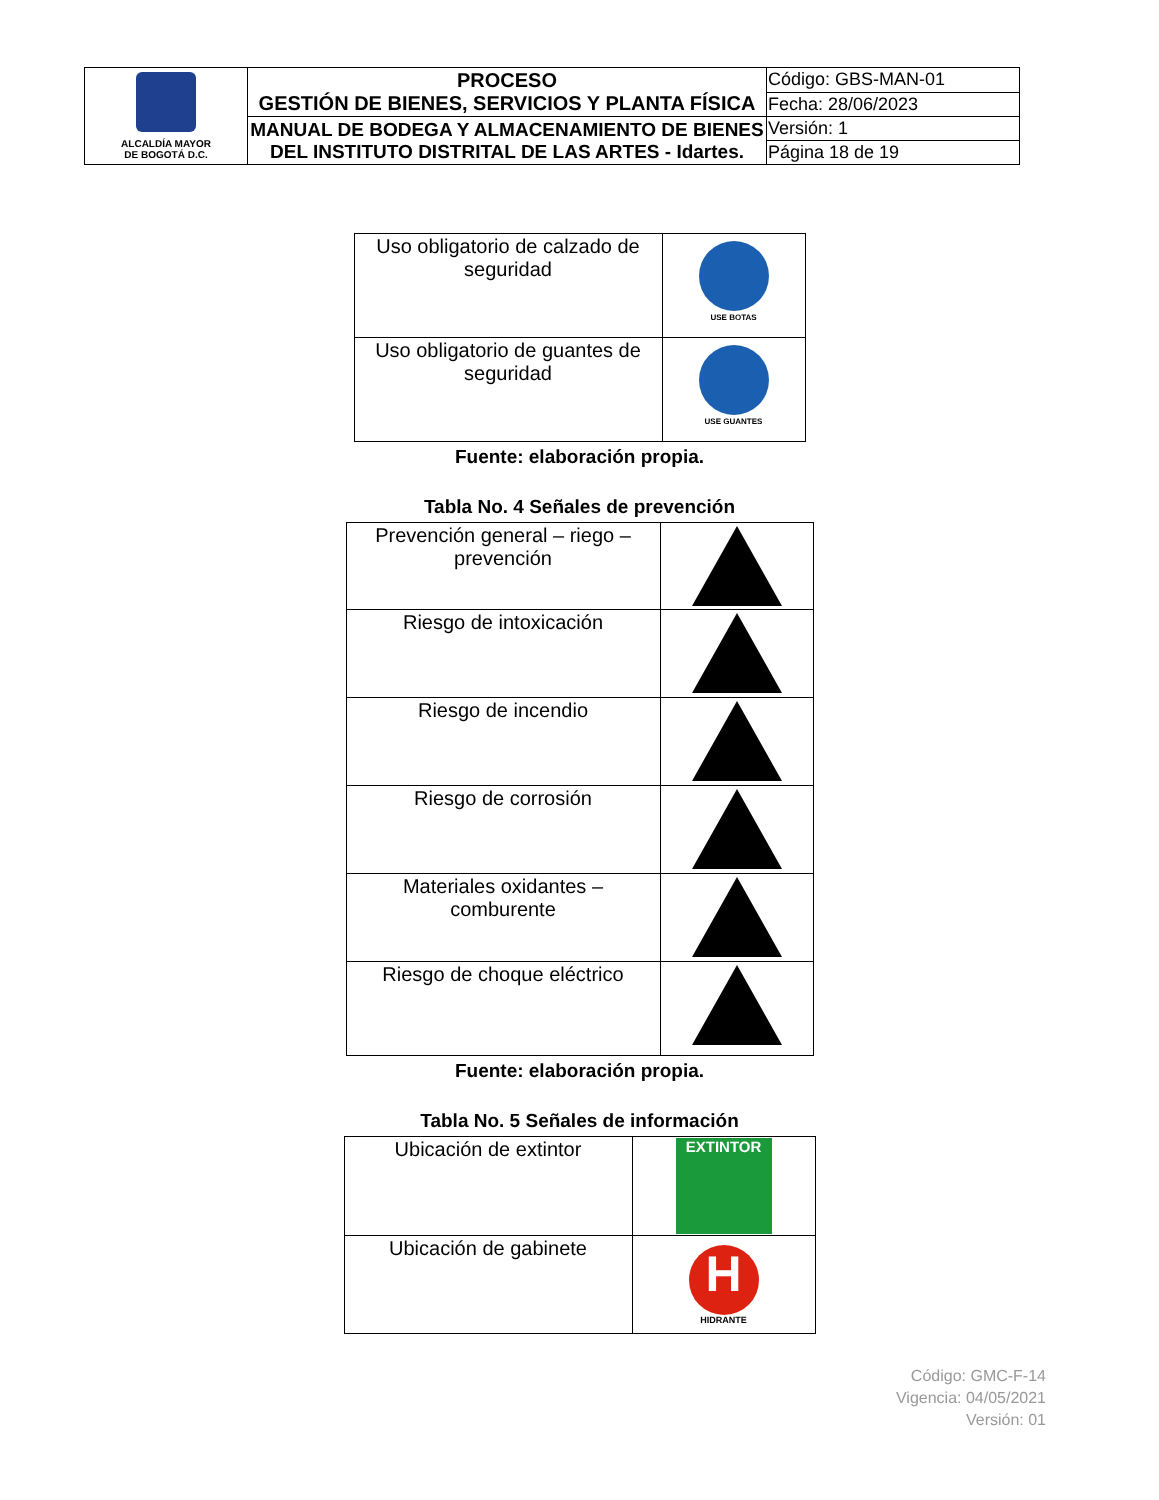| ALCALDÍA MAYOR DE BOGOTÁ D.C. | PROCESO GESTIÓN DE BIENES, SERVICIOS Y PLANTA FÍSICA | Código: GBS-MAN-01 |
| | | Fecha: 28/06/2023 |
| | MANUAL DE BODEGA Y ALMACENAMIENTO DE BIENES DEL INSTITUTO DISTRITAL DE LAS ARTES - Idartes. | Versión: 1 |
| | | Página 18 de 19 |
| Uso obligatorio de calzado de seguridad | USE BOTAS |
| Uso obligatorio de guantes de seguridad | USE GUANTES |
Fuente: elaboración propia.
Tabla No. 4 Señales de prevención
| Prevención general – riego – prevención | |
| Riesgo de intoxicación | |
| Riesgo de incendio | |
| Riesgo de corrosión | |
| Materiales oxidantes – comburente | |
| Riesgo de choque eléctrico | |
Fuente: elaboración propia.
Tabla No. 5 Señales de información
| Ubicación de extintor | EXTINTOR |
| Ubicación de gabinete | H HIDRANTE |
Código: GMC-F-14
Vigencia: 04/05/2021
Versión: 01